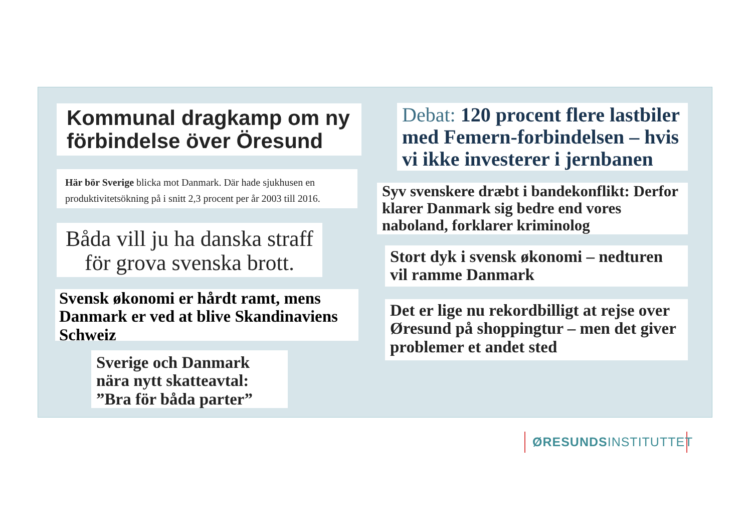Kommunal dragkamp om ny förbindelse över Öresund
Här bör Sverige blicka mot Danmark. Där hade sjukhusen en produktivitetsökning på i snitt 2,3 procent per år 2003 till 2016.
Båda vill ju ha danska straff för grova svenska brott.
Svensk økonomi er hårdt ramt, mens Danmark er ved at blive Skandinaviens Schweiz
Sverige och Danmark nära nytt skatteavtal: ”Bra för båda parter”
Debat: 120 procent flere lastbiler med Femern-forbindelsen – hvis vi ikke investerer i jernbanen
Syv svenskere dræbt i bandekonflikt: Derfor klarer Danmark sig bedre end vores naboland, forklarer kriminolog
Stort dyk i svensk økonomi – nedturen vil ramme Danmark
Det er lige nu rekordbilligt at rejse over Øresund på shoppingtur – men det giver problemer et andet sted
ØRESUNDSINSTITUTTET